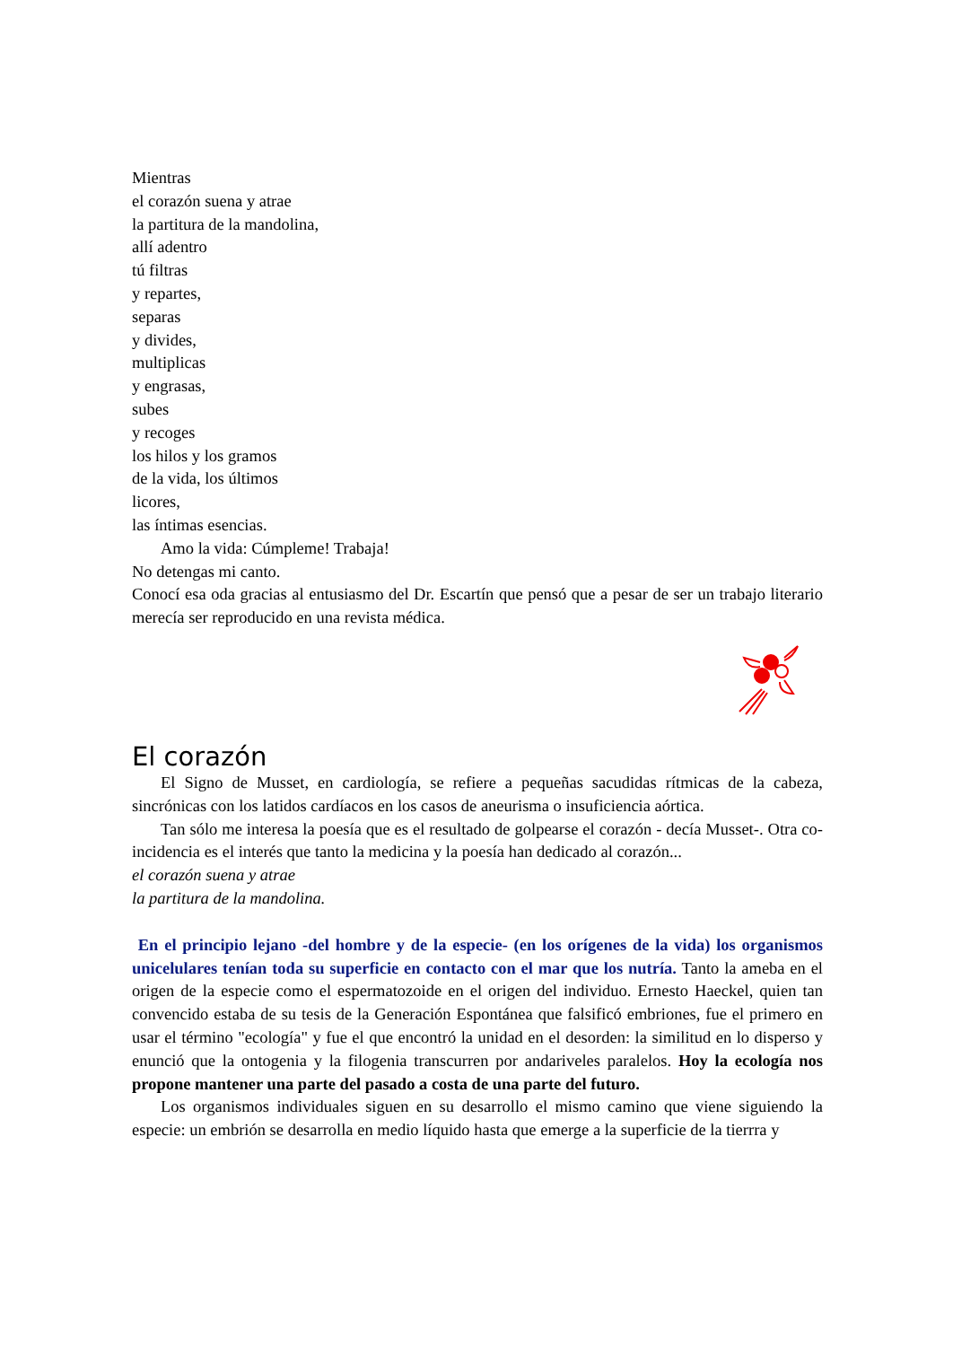Mientras
el corazón suena y atrae
la partitura de la mandolina,
allí adentro
tú filtras
y repartes,
separas
y divides,
multiplicas
y engrasas,
subes
y recoges
los hilos y los gramos
de la vida, los últimos
licores,
las íntimas esencias.
Amo la vida: Cúmpleme! Trabaja!
No detengas mi canto.
Conocí esa oda gracias al entusiasmo del Dr. Escartín que pensó que a pesar de ser un trabajo literario merecía ser reproducido en una revista médica.
El corazón
El Signo de Musset, en cardiología, se refiere a pequeñas sacudidas rítmicas de la cabeza, sincrónicas con los latidos cardíacos en los casos de aneurisma o insuficiencia aórtica.
Tan sólo me interesa la poesía que es el resultado de golpearse el corazón - decía Musset-. Otra co-incidencia es el interés que tanto la medicina y la poesía han dedicado al corazón...
el corazón suena y atrae
la partitura de la mandolina.
En el principio lejano -del hombre y de la especie- (en los orígenes de la vida) los organismos unicelulares tenían toda su superficie en contacto con el mar que los nutría. Tanto la ameba en el origen de la especie como el espermatozoide en el origen del individuo. Ernesto Haeckel, quien tan convencido estaba de su tesis de la Generación Espontánea que falsificó embriones, fue el primero en usar el término "ecología" y fue el que encontró la unidad en el desorden: la similitud en lo disperso y enunció que la ontogenia y la filogenia transcurren por andariveles paralelos. Hoy la ecología nos propone mantener una parte del pasado a costa de una parte del futuro.
Los organismos individuales siguen en su desarrollo el mismo camino que viene siguiendo la especie: un embrión se desarrolla en medio líquido hasta que emerge a la superficie de la tierrra y